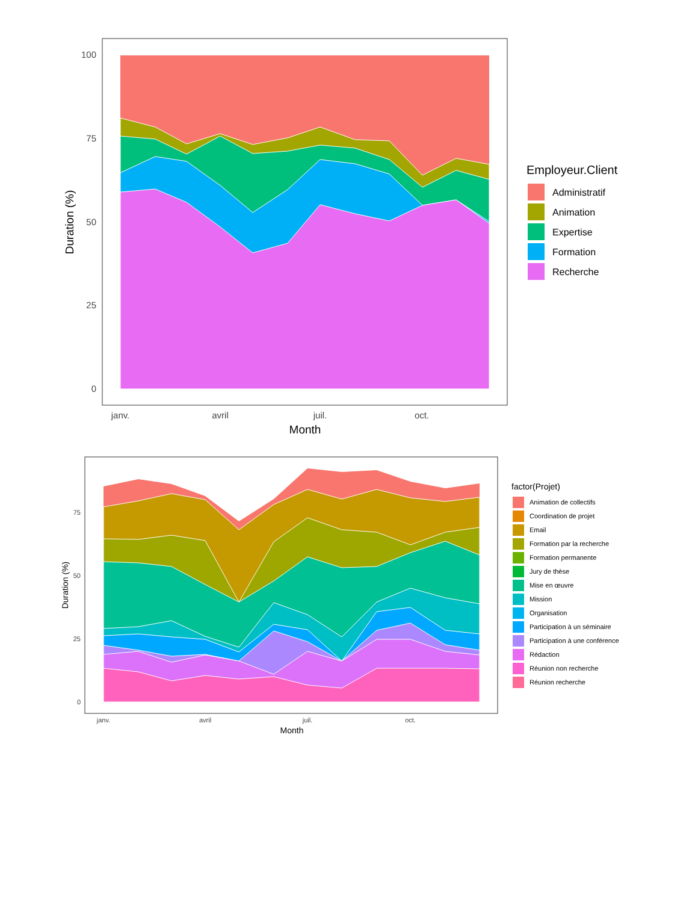100
75
50
25
0
janv.
avril
juil.
oct.
Month
Duration (%)
Employeur.Client
Administratif
Animation
Expertise
Formation
Recherche
75
50
25
0
janv.
avril
juil.
oct.
Month
Duration (%)
factor(Projet)
Animation de collectifs
Coordination de projet
Email
Formation par la recherche
Formation permanente
Jury de thèse
Mise en œuvre
Mission
Organisation
Participation à un séminaire
Participation à une conférence
Rédaction
Réunion non recherche
Réunion recherche